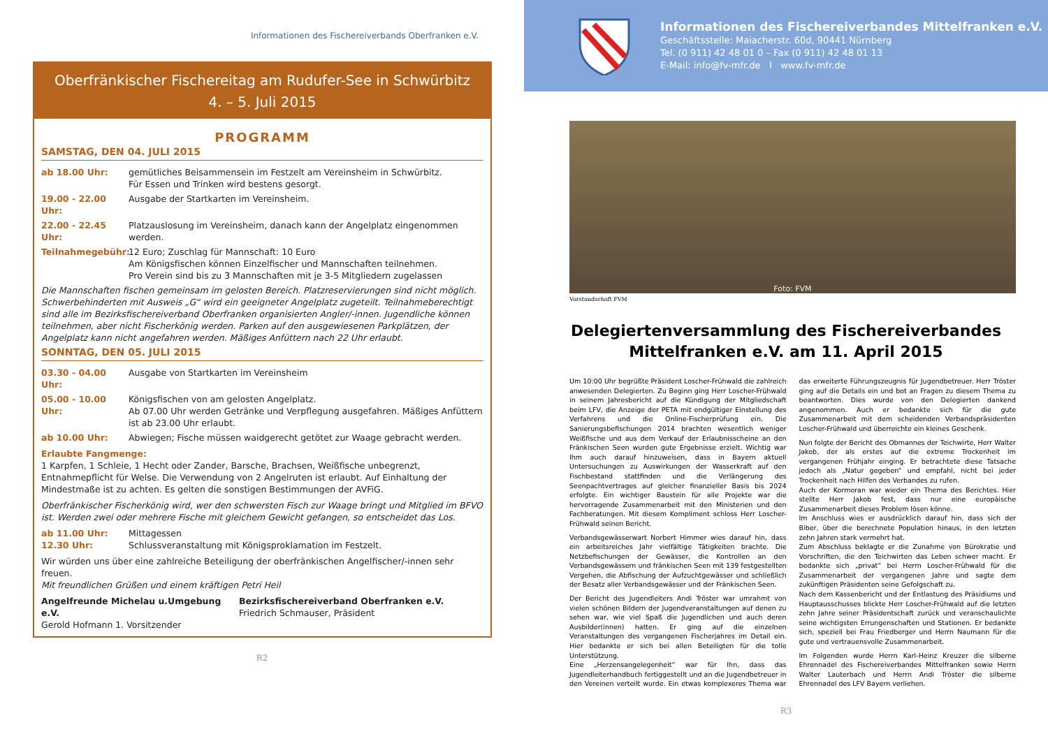Informationen des Fischereiverbands Oberfranken e.V.
Oberfränkischer Fischereitag am Rudufer-See in Schwürbitz
4. – 5. Juli 2015
PROGRAMM
SAMSTAG, DEN 04. JULI 2015
ab 18.00 Uhr: gemütliches Beisammensein im Festzelt am Vereinsheim in Schwürbitz.
Für Essen und Trinken wird bestens gesorgt.
19.00 - 22.00 Uhr: Ausgabe der Startkarten im Vereinsheim.
22.00 - 22.45 Uhr: Platzauslosung im Vereinsheim, danach kann der Angelplatz eingenommen werden.
Teilnahmegebühr: 12 Euro; Zuschlag für Mannschaft: 10 Euro
Am Königsfischen können Einzelfischer und Mannschaften teilnehmen.
Pro Verein sind bis zu 3 Mannschaften mit je 3-5 Mitgliedern zugelassen
Die Mannschaften fischen gemeinsam im gelosten Bereich. Platzreservierungen sind nicht möglich. Schwerbehinderten mit Ausweis „G“ wird ein geeigneter Angelplatz zugeteilt. Teilnahmeberechtigt sind alle im Bezirksfischereiverband Oberfranken organisierten Angler/-innen. Jugendliche können teilnehmen, aber nicht Fischerkönig werden. Parken auf den ausgewiesenen Parkplätzen, der Angelplatz kann nicht angefahren werden. Mäßiges Anfüttern nach 22 Uhr erlaubt.
SONNTAG, DEN 05. JULI 2015
03.30 - 04.00 Uhr: Ausgabe von Startkarten im Vereinsheim
05.00 - 10.00 Uhr: Königsfischen von am gelosten Angelplatz.
Ab 07.00 Uhr werden Getränke und Verpflegung ausgefahren. Mäßiges Anfüttern ist ab 23.00 Uhr erlaubt.
ab 10.00 Uhr: Abwiegen; Fische müssen waidgerecht getötet zur Waage gebracht werden.
Erlaubte Fangmenge:
1 Karpfen, 1 Schleie, 1 Hecht oder Zander, Barsche, Brachsen, Weißfische unbegrenzt, Entnahmepflicht für Welse. Die Verwendung von 2 Angelruten ist erlaubt. Auf Einhaltung der Mindestmaße ist zu achten. Es gelten die sonstigen Bestimmungen der AVFiG.
Oberfränkischer Fischerkönig wird, wer den schwersten Fisch zur Waage bringt und Mitglied im BFVO ist. Werden zwei oder mehrere Fische mit gleichem Gewicht gefangen, so entscheidet das Los.
ab 11.00 Uhr:
12.30 Uhr: Mittagessen
Schlussveranstaltung mit Königsproklamation im Festzelt.
Wir würden uns über eine zahlreiche Beteiligung der oberfränkischen Angelfischer/-innen sehr freuen.
Mit freundlichen Grüßen und einem kräftigen Petri Heil
Angelfreunde Michelau u.Umgebung e.V.
Gerold Hofmann 1. Vorsitzender
Bezirksfischereiverband Oberfranken e.V.
Friedrich Schmauser, Präsident
R2
Informationen des Fischereiverbandes Mittelfranken e.V.
Geschäftsstelle: Maiacherstr. 60d, 90441 Nürnberg
Tel. (0 911) 42 48 01 0 – Fax (0 911) 42 48 01 13
E-Mail: info@fv-mfr.de I www.fv-mfr.de
Foto: FVM
Vorstandschaft FVM
Delegiertenversammlung des Fischereiverbandes Mittelfranken e.V. am 11. April 2015
Um 10:00 Uhr begrüßte Präsident Loscher-Frühwald die zahlreich anwesenden Delegierten. Zu Beginn ging Herr Loscher-Frühwald in seinem Jahresbericht auf die Kündigung der Mitgliedschaft beim LFV, die Anzeige der PETA mit endgültiger Einstellung des Verfahrens und die Online-Fischerprüfung ein. Die Sanierungsbefischungen 2014 brachten wesentlich weniger Weißfische und aus dem Verkauf der Erlaubnisscheine an den Fränkischen Seen wurden gute Ergebnisse erzielt. Wichtig war Ihm auch darauf hinzuweisen, dass in Bayern aktuell Untersuchungen zu Auswirkungen der Wasserkraft auf den Fischbestand stattfinden und die Verlängerung des Seenpachtvertrages auf gleicher finanzieller Basis bis 2024 erfolgte. Ein wichtiger Baustein für alle Projekte war die hervorragende Zusammenarbeit mit den Ministerien und den Fachberatungen. Mit diesem Kompliment schloss Herr Loscher-Frühwald seinen Bericht.
Verbandsgewässerwart Norbert Himmer wies darauf hin, dass ein arbeitsreiches Jahr vielfältige Tätigkeiten brachte. Die Netzbefischungen der Gewässer, die Kontrollen an den Verbandsgewässern und fränkischen Seen mit 139 festgestellten Vergehen, die Abfischung der Aufzuchtgewässer und schließlich der Besatz aller Verbandsgewässer und der Fränkischen Seen.
Der Bericht des Jugendleiters Andi Tröster war umrahmt von vielen schönen Bildern der Jugendveranstaltungen auf denen zu sehen war, wie viel Spaß die Jugendlichen und auch deren Ausbilder(innen) hatten. Er ging auf die einzelnen Veranstaltungen des vergangenen Fischerjahres im Detail ein. Hier bedankte er sich bei allen Beteiligten für die tolle Unterstützung.
Eine „Herzensangelegenheit“ war für Ihn, dass das Jugendleiterhandbuch fertiggestellt und an die Jugendbetreuer in den Vereinen verteilt wurde. Ein etwas komplexeres Thema war das erweiterte Führungszeugnis für Jugendbetreuer. Herr Tröster ging auf die Details ein und bot an Fragen zu diesem Thema zu beantworten. Dies wurde von den Delegierten dankend angenommen. Auch er bedankte sich für die gute Zusammenarbeit mit dem scheidenden Verbandspräsidenten Loscher-Frühwald und überreichte ein kleines Geschenk.
Nun folgte der Bericht des Obmannes der Teichwirte, Herr Walter Jakob, der als erstes auf die extreme Trockenheit im vergangenen Frühjahr einging. Er betrachtete diese Tatsache jedoch als „Natur gegeben“ und empfahl, nicht bei jeder Trockenheit nach Hilfen des Verbandes zu rufen.
Auch der Kormoran war wieder ein Thema des Berichtes. Hier stellte Herr Jakob fest, dass nur eine europäische Zusammenarbeit dieses Problem lösen könne.
Im Anschluss wies er ausdrücklich darauf hin, dass sich der Biber, über die berechnete Population hinaus, in den letzten zehn Jahren stark vermehrt hat.
Zum Abschluss beklagte er die Zunahme von Bürokratie und Vorschriften, die den Teichwirten das Leben schwer macht. Er bedankte sich „privat“ bei Herrn Loscher-Frühwald für die Zusammenarbeit der vergangenen Jahre und sagte dem zukünftigen Präsidenten seine Gefolgschaft zu.
Nach dem Kassenbericht und der Entlastung des Präsidiums und Hauptausschusses blickte Herr Loscher-Frühwald auf die letzten zehn Jahre seiner Präsidentschaft zurück und veranschaulichte seine wichtigsten Errungenschaften und Stationen. Er bedankte sich, speziell bei Frau Friedberger und Herrn Naumann für die gute und vertrauensvolle Zusammenarbeit.
Im Folgenden wurde Herrn Karl-Heinz Kreuzer die silberne Ehrennadel des Fischereiverbandes Mittelfranken sowie Herrn Walter Lauterbach und Herrn Andi Tröster die silberne Ehrennadel des LFV Bayern verliehen.
R3